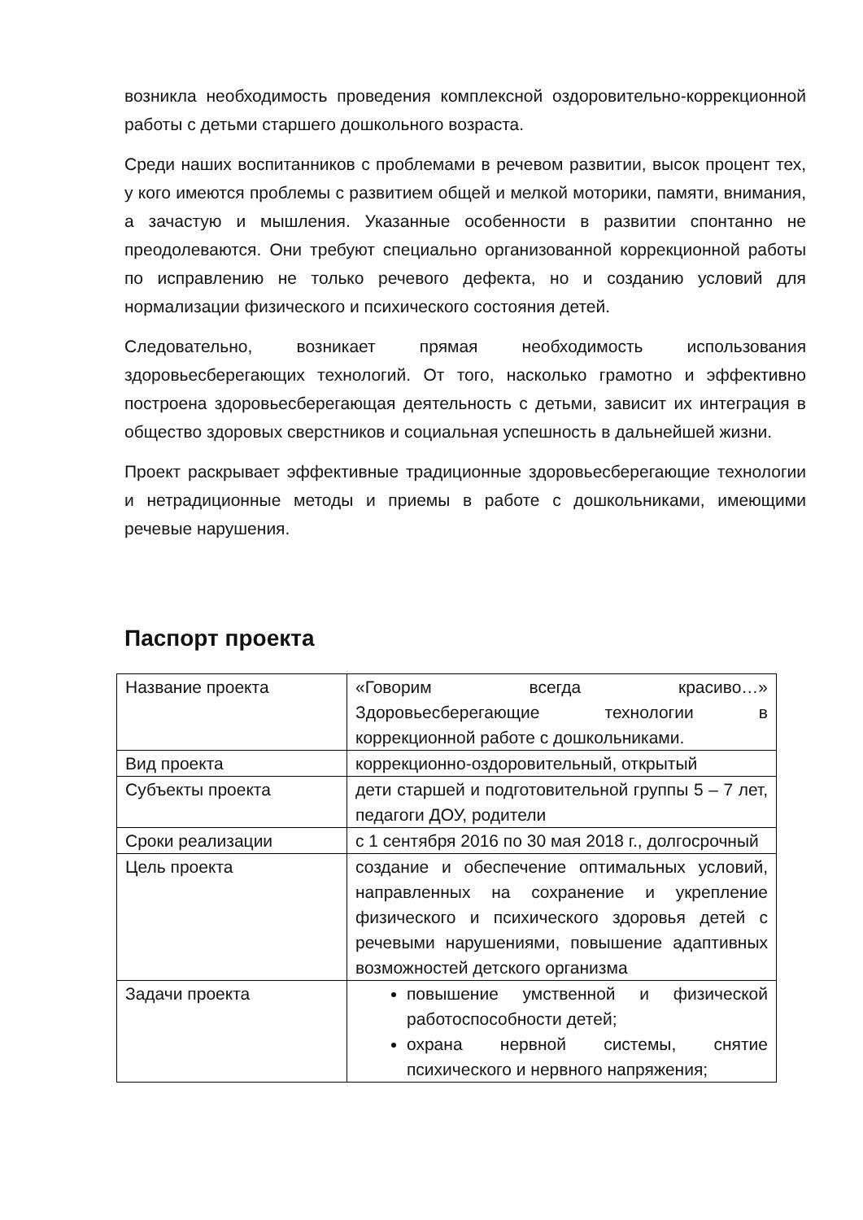возникла необходимость проведения комплексной оздоровительно-коррекционной работы с детьми старшего дошкольного возраста.
Среди наших воспитанников с проблемами в речевом развитии, высок процент тех, у кого имеются проблемы с развитием общей и мелкой моторики, памяти, внимания, а зачастую и мышления. Указанные особенности в развитии спонтанно не преодолеваются. Они требуют специально организованной коррекционной работы по исправлению не только речевого дефекта, но и созданию условий для нормализации физического и психического состояния детей.
Следовательно, возникает прямая необходимость использования здоровьесберегающих технологий. От того, насколько грамотно и эффективно построена здоровьесберегающая деятельность с детьми, зависит их интеграция в общество здоровых сверстников и социальная успешность в дальнейшей жизни.
Проект раскрывает эффективные традиционные здоровьесберегающие технологии и нетрадиционные методы и приемы в работе с дошкольниками, имеющими речевые нарушения.
Паспорт проекта
| Название проекта | «Говорим всегда красиво…» Здоровьесберегающие технологии в коррекционной работе с дошкольниками. |
| Вид проекта | коррекционно-оздоровительный, открытый |
| Субъекты проекта | дети старшей и подготовительной группы 5 – 7 лет, педагоги ДОУ, родители |
| Сроки реализации | с 1 сентября 2016 по 30 мая 2018 г., долгосрочный |
| Цель проекта | создание и обеспечение оптимальных условий, направленных на сохранение и укрепление физического и психического здоровья детей с речевыми нарушениями, повышение адаптивных возможностей детского организма |
| Задачи проекта | повышение умственной и физической работоспособности детей; охрана нервной системы, снятие психического и нервного напряжения; |